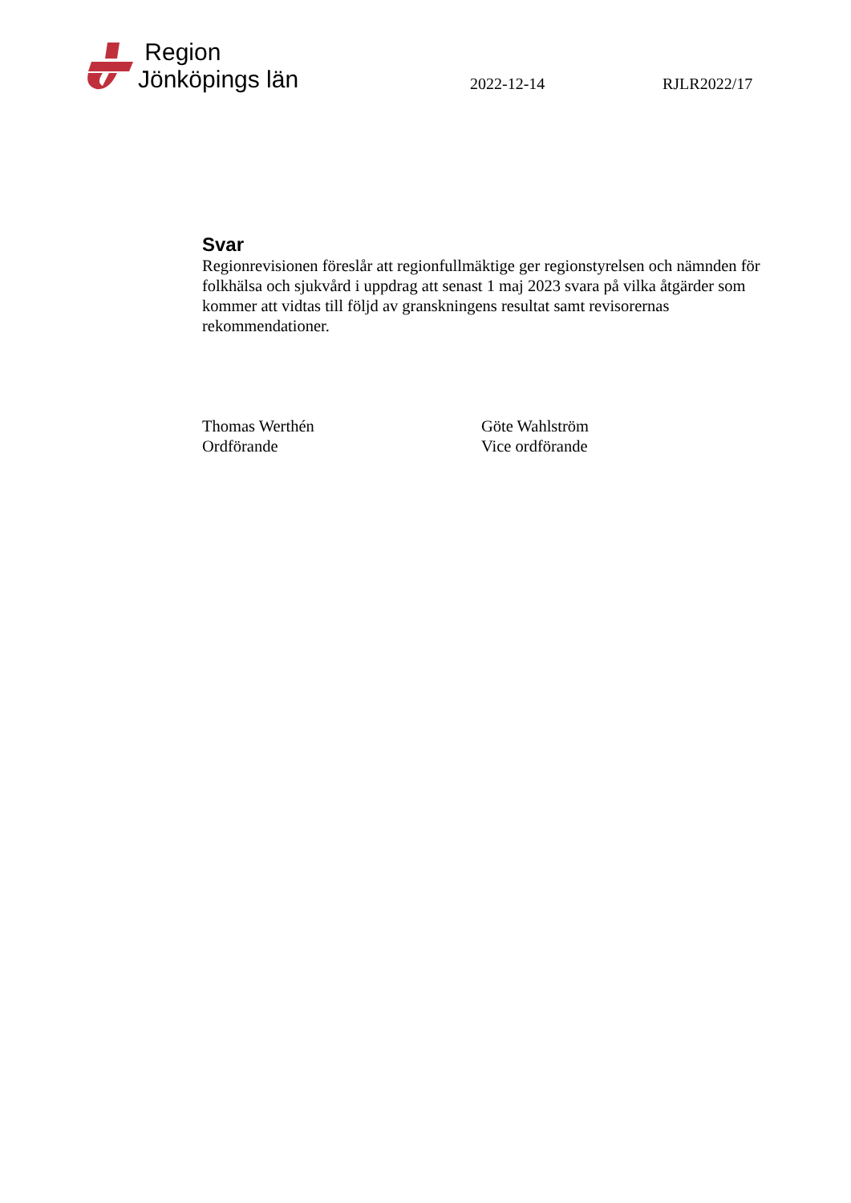Region
Jönköpings län
2022-12-14
RJLR2022/17
Svar
Regionrevisionen föreslår att regionfullmäktige ger regionstyrelsen och nämnden för folkhälsa och sjukvård i uppdrag att senast 1 maj 2023 svara på vilka åtgärder som kommer att vidtas till följd av granskningens resultat samt revisorernas rekommendationer.
Thomas Werthén
Ordförande
Göte Wahlström
Vice ordförande